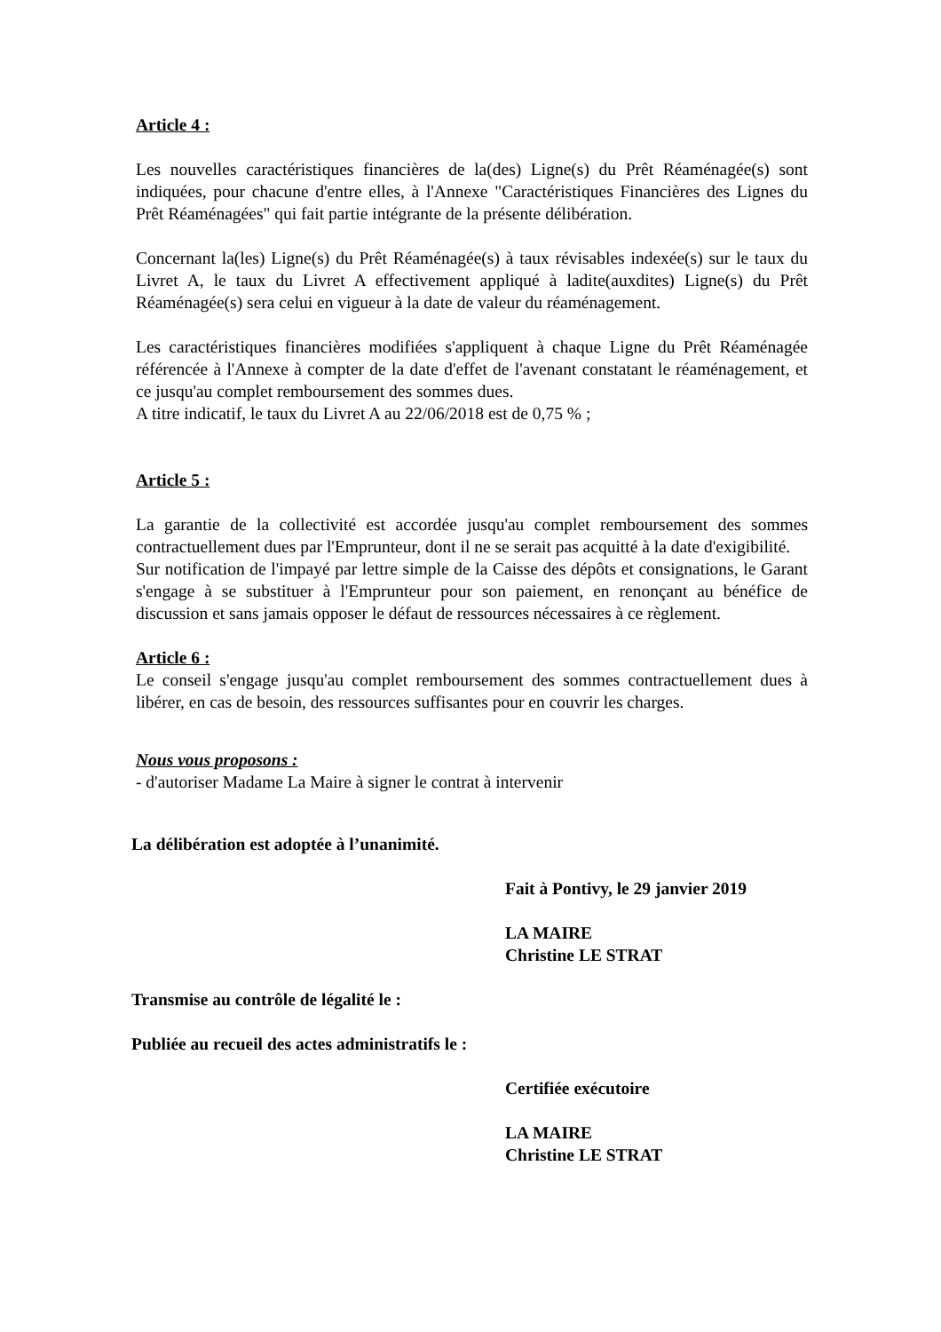Article 4 :
Les nouvelles caractéristiques financières de la(des) Ligne(s) du Prêt Réaménagée(s) sont indiquées, pour chacune d'entre elles, à l'Annexe "Caractéristiques Financières des Lignes du Prêt Réaménagées" qui fait partie intégrante de la présente délibération.
Concernant la(les) Ligne(s) du Prêt Réaménagée(s) à taux révisables indexée(s) sur le taux du Livret A, le taux du Livret A effectivement appliqué à ladite(auxdites) Ligne(s) du Prêt Réaménagée(s) sera celui en vigueur à la date de valeur du réaménagement.
Les caractéristiques financières modifiées s'appliquent à chaque Ligne du Prêt Réaménagée référencée à l'Annexe à compter de la date d'effet de l'avenant constatant le réaménagement, et ce jusqu'au complet remboursement des sommes dues.
A titre indicatif, le taux du Livret A au 22/06/2018 est de 0,75 % ;
Article 5 :
La garantie de la collectivité est accordée jusqu'au complet remboursement des sommes contractuellement dues par l'Emprunteur, dont il ne se serait pas acquitté à la date d'exigibilité.
Sur notification de l'impayé par lettre simple de la Caisse des dépôts et consignations, le Garant s'engage à se substituer à l'Emprunteur pour son paiement, en renonçant au bénéfice de discussion et sans jamais opposer le défaut de ressources nécessaires à ce règlement.
Article 6 :
Le conseil s'engage jusqu'au complet remboursement des sommes contractuellement dues à libérer, en cas de besoin, des ressources suffisantes pour en couvrir les charges.
Nous vous proposons :
- d'autoriser Madame La Maire à signer le contrat à intervenir
La délibération est adoptée à l’unanimité.
Fait à Pontivy, le 29 janvier 2019
LA MAIRE
Christine LE STRAT
Transmise au contrôle de légalité le :
Publiée au recueil des actes administratifs le :
Certifiée exécutoire
LA MAIRE
Christine LE STRAT